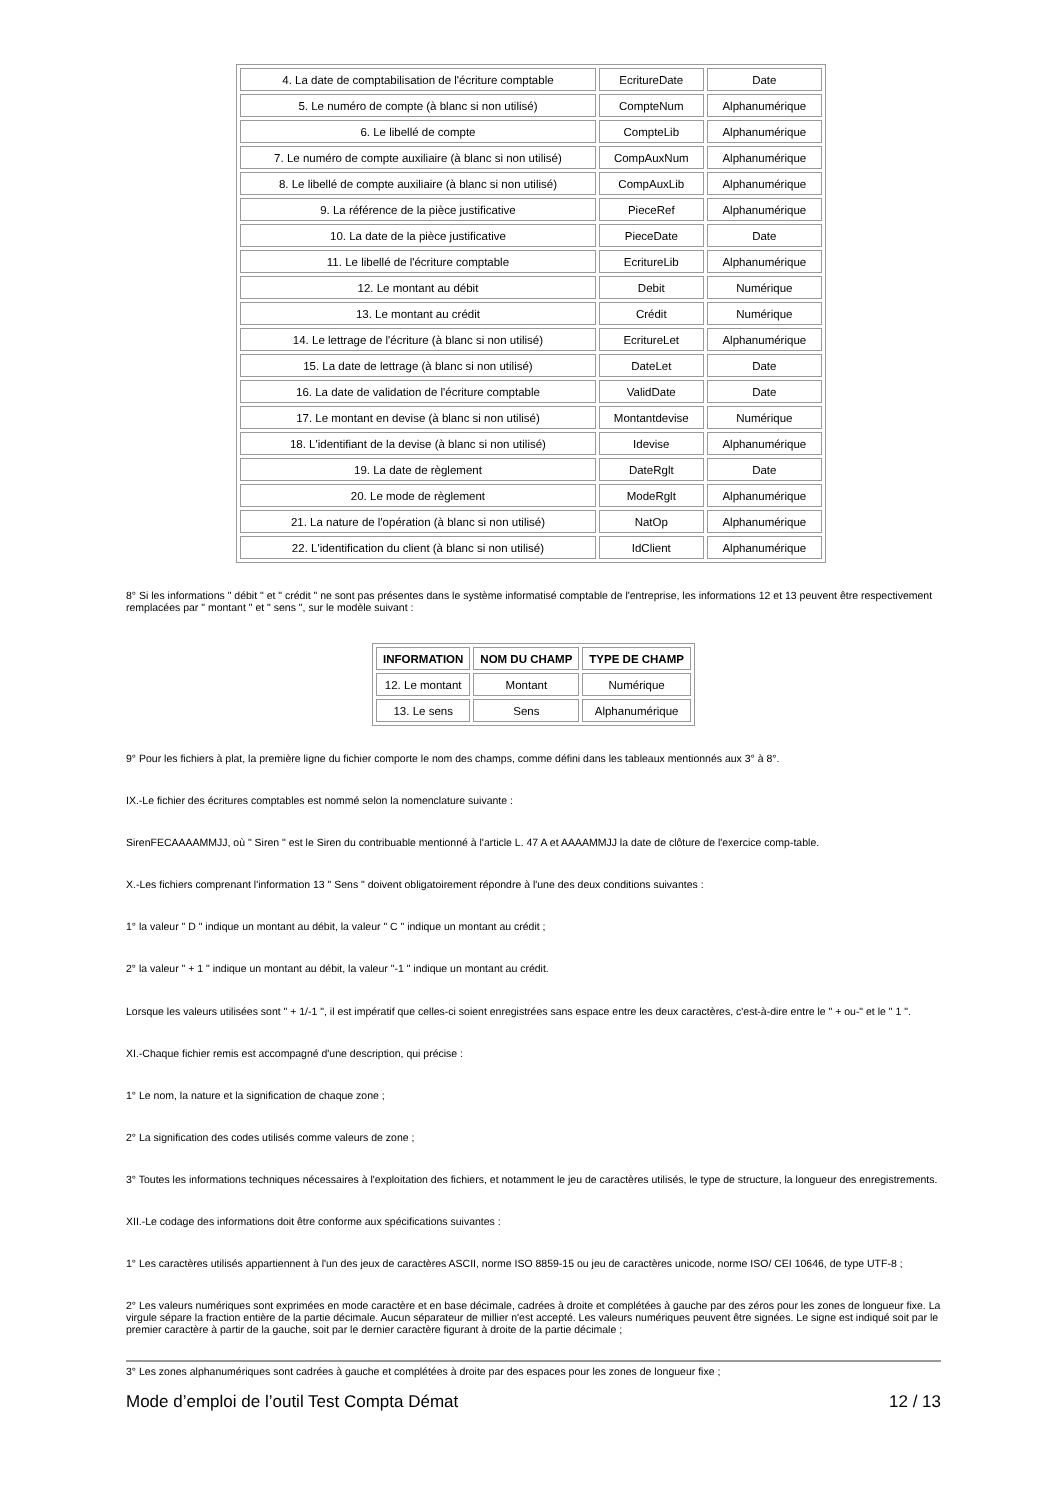| 4. La date de comptabilisation de l'écriture comptable | EcritureDate | Date |
| 5. Le numéro de compte (à blanc si non utilisé) | CompteNum | Alphanumérique |
| 6. Le libellé de compte | CompteLib | Alphanumérique |
| 7. Le numéro de compte auxiliaire (à blanc si non utilisé) | CompAuxNum | Alphanumérique |
| 8. Le libellé de compte auxiliaire (à blanc si non utilisé) | CompAuxLib | Alphanumérique |
| 9. La référence de la pièce justificative | PieceRef | Alphanumérique |
| 10. La date de la pièce justificative | PieceDate | Date |
| 11. Le libellé de l'écriture comptable | EcritureLib | Alphanumérique |
| 12. Le montant au débit | Debit | Numérique |
| 13. Le montant au crédit | Crédit | Numérique |
| 14. Le lettrage de l'écriture (à blanc si non utilisé) | EcritureLet | Alphanumérique |
| 15. La date de lettrage (à blanc si non utilisé) | DateLet | Date |
| 16. La date de validation de l'écriture comptable | ValidDate | Date |
| 17. Le montant en devise (à blanc si non utilisé) | Montantdevise | Numérique |
| 18. L'identifiant de la devise (à blanc si non utilisé) | Idevise | Alphanumérique |
| 19. La date de règlement | DateRglt | Date |
| 20. Le mode de règlement | ModeRglt | Alphanumérique |
| 21. La nature de l'opération (à blanc si non utilisé) | NatOp | Alphanumérique |
| 22. L'identification du client (à blanc si non utilisé) | IdClient | Alphanumérique |
8° Si les informations " débit " et " crédit " ne sont pas présentes dans le système informatisé comptable de l'entreprise, les informations 12 et 13 peuvent être respectivement remplacées par " montant " et " sens ", sur le modèle suivant :
| INFORMATION | NOM DU CHAMP | TYPE DE CHAMP |
| --- | --- | --- |
| 12. Le montant | Montant | Numérique |
| 13. Le sens | Sens | Alphanumérique |
9° Pour les fichiers à plat, la première ligne du fichier comporte le nom des champs, comme défini dans les tableaux mentionnés aux 3° à 8°.
IX.-Le fichier des écritures comptables est nommé selon la nomenclature suivante :
SirenFECAAAAMMJJ, où " Siren " est le Siren du contribuable mentionné à l'article L. 47 A et AAAAMMJJ la date de clôture de l'exercice comp-table.
X.-Les fichiers comprenant l'information 13 " Sens " doivent obligatoirement répondre à l'une des deux conditions suivantes :
1° la valeur " D " indique un montant au débit, la valeur " C " indique un montant au crédit ;
2° la valeur " + 1 " indique un montant au débit, la valeur "-1 " indique un montant au crédit.
Lorsque les valeurs utilisées sont " + 1/-1 ", il est impératif que celles-ci soient enregistrées sans espace entre les deux caractères, c'est-à-dire entre le " + ou-" et le " 1 ".
XI.-Chaque fichier remis est accompagné d'une description, qui précise :
1° Le nom, la nature et la signification de chaque zone ;
2° La signification des codes utilisés comme valeurs de zone ;
3° Toutes les informations techniques nécessaires à l'exploitation des fichiers, et notamment le jeu de caractères utilisés, le type de structure, la longueur des enregistrements.
XII.-Le codage des informations doit être conforme aux spécifications suivantes :
1° Les caractères utilisés appartiennent à l'un des jeux de caractères ASCII, norme ISO 8859-15 ou jeu de caractères unicode, norme ISO/ CEI 10646, de type UTF-8 ;
2° Les valeurs numériques sont exprimées en mode caractère et en base décimale, cadrées à droite et complétées à gauche par des zéros pour les zones de longueur fixe. La virgule sépare la fraction entière de la partie décimale. Aucun séparateur de millier n'est accepté. Les valeurs numériques peuvent être signées. Le signe est indiqué soit par le premier caractère à partir de la gauche, soit par le dernier caractère figurant à droite de la partie décimale ;
3° Les zones alphanumériques sont cadrées à gauche et complétées à droite par des espaces pour les zones de longueur fixe ;
Mode d’emploi de l’outil Test Compta Démat 12 / 13